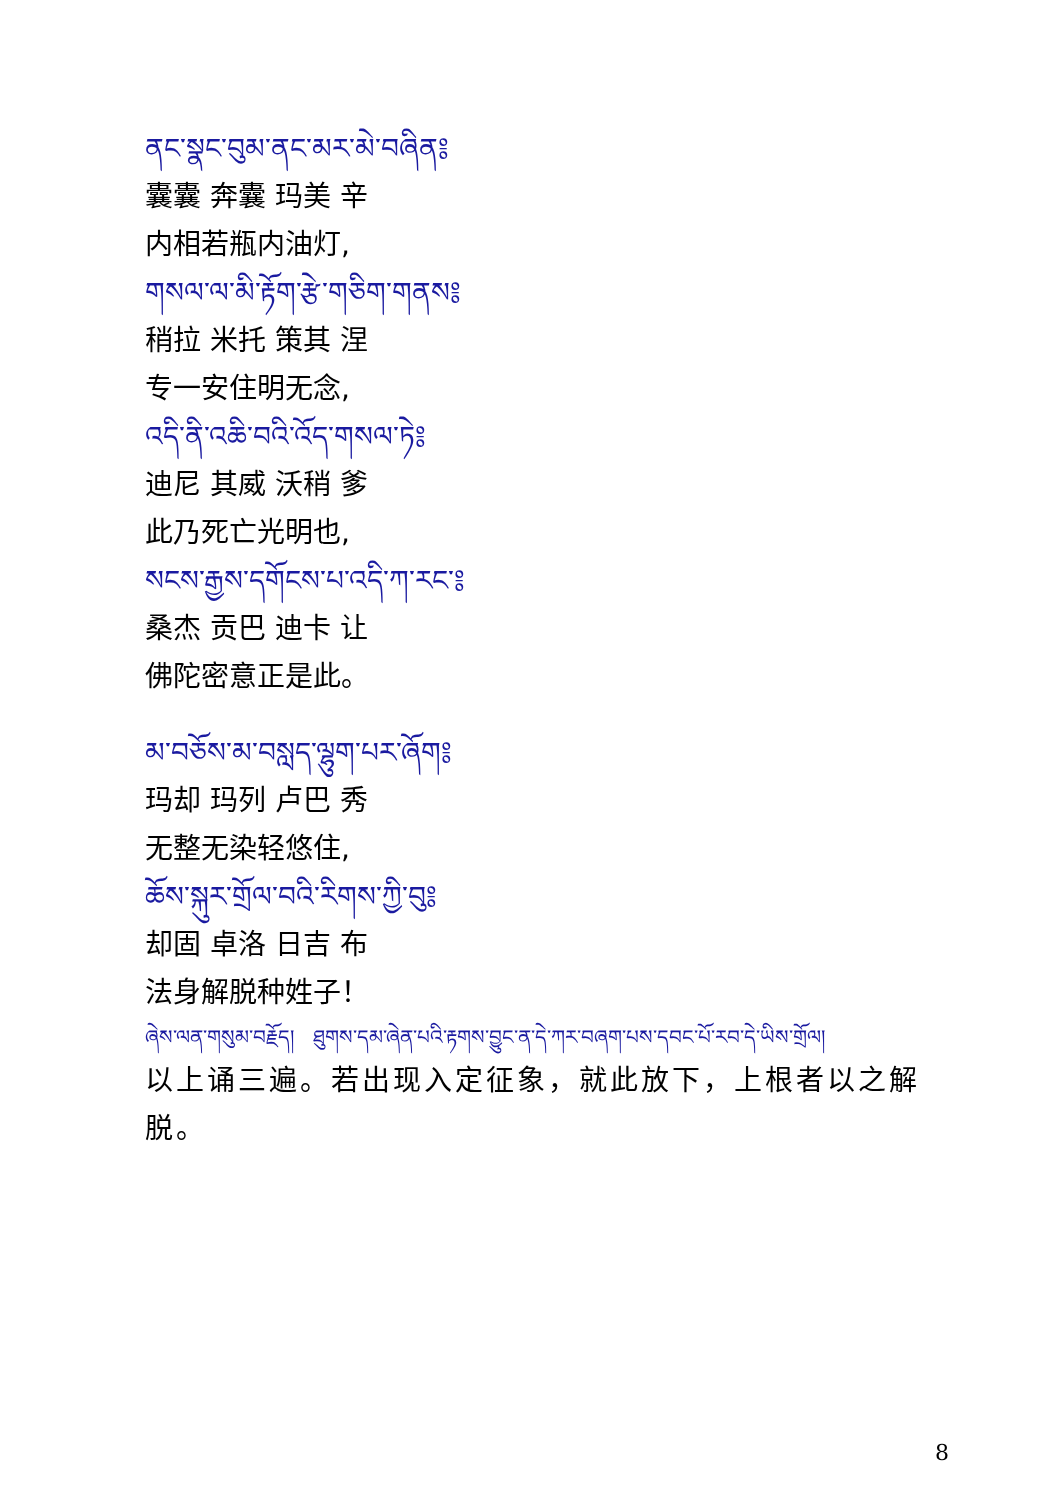ནང་སྣང་བུམ་ནང་མར་མེ་བཞིན༔
囊囊 奔囊 玛美 辛
内相若瓶内油灯,
གསལ་ལ་མི་རྟོག་རྩེ་གཅིག་གནས༔
稍拉 米托 策其 涅
专一安住明无念,
འདི་ནི་འཆི་བའི་འོད་གསལ་ཏེ༔
迪尼 其威 沃稍 爹
此乃死亡光明也,
སངས་རྒྱས་དགོངས་པ་འདི་ཀ་རང་༔
桑杰 贡巴 迪卡 让
佛陀密意正是此。
མ་བཅོས་མ་བསླད་ལྷུག་པར་ཞོག༔
玛却 玛列 卢巴 秀
无整无染轻悠住,
ཆོས་སྐུར་གྲོལ་བའི་རིགས་ཀྱི་བུ༔
却固 卓洛 日吉 布
法身解脱种姓子！
ཞེས་ལན་གསུམ་བརྗོད། ཐུགས་དམ་ཞེན་པའི་རྟགས་བྱུང་ན་དེ་ཀར་བཞག་པས་དབང་པོ་རབ་དེ་ཡིས་གྲོལ།
以上诵三遍。若出现入定征象，就此放下，上根者以之解脱。
8